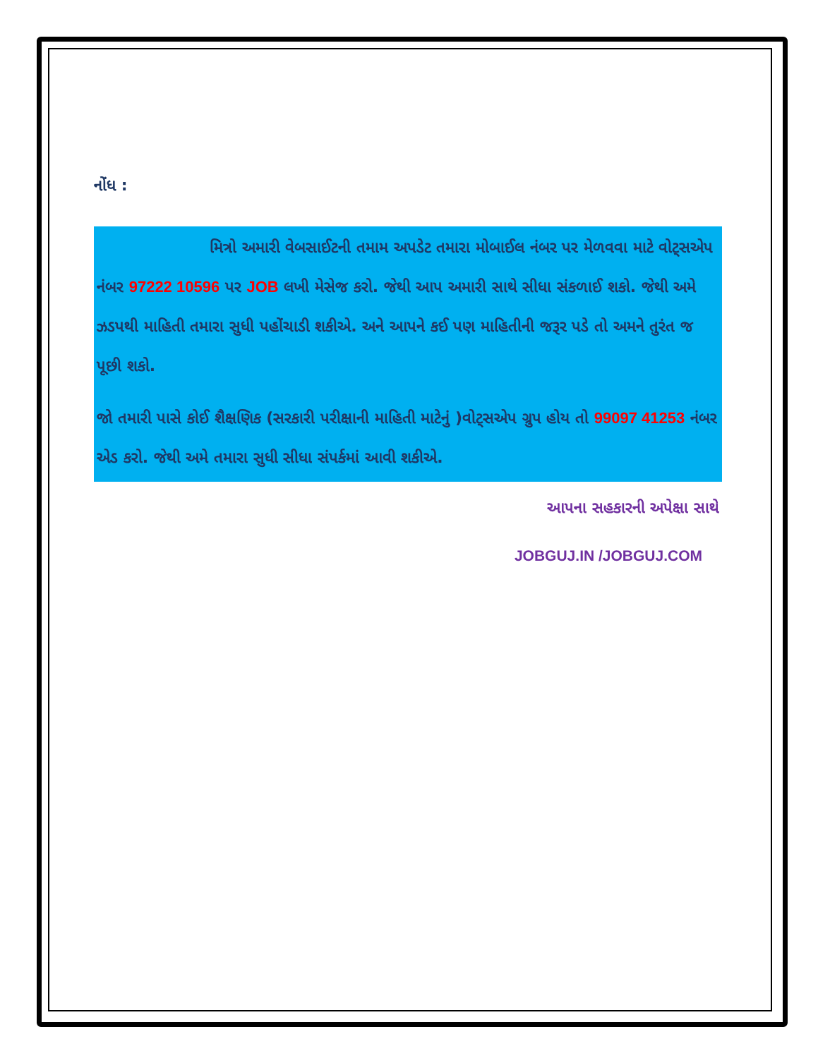નોંધ :
મિત્રો અમારી વેબસાઈટની તમામ અપડેટ તમારા મોબાઈલ નંબર પર મેળવવા માટે વોટ્સએપ નંબર 97222 10596 પર JOB લખી મેસેજ કરો. જેથી આપ અમારી સાથે સીધા સંકળાઈ શકો. જેથી અમે ઝડપથી માહિતી તમારા સુધી પહોંચાડી શકીએ. અને આપને કઈ પણ માહિતીની જરૂર પડે તો અમને તુરંત જ પૂછી શકો.
જો તમારી પાસે કોઈ શૈક્ષણિક (સરકારી પરીક્ષાની માહિતી માટેનું )વોટ્સએપ ગ્રુપ હોય તો 99097 41253 નંબર એડ કરો. જેથી અમે તમારા સુધી સીધા સંપર્કમાં આવી શકીએ.
આપના સહકારની અપેક્ષા સાથે
JOBGUJ.IN /JOBGUJ.COM